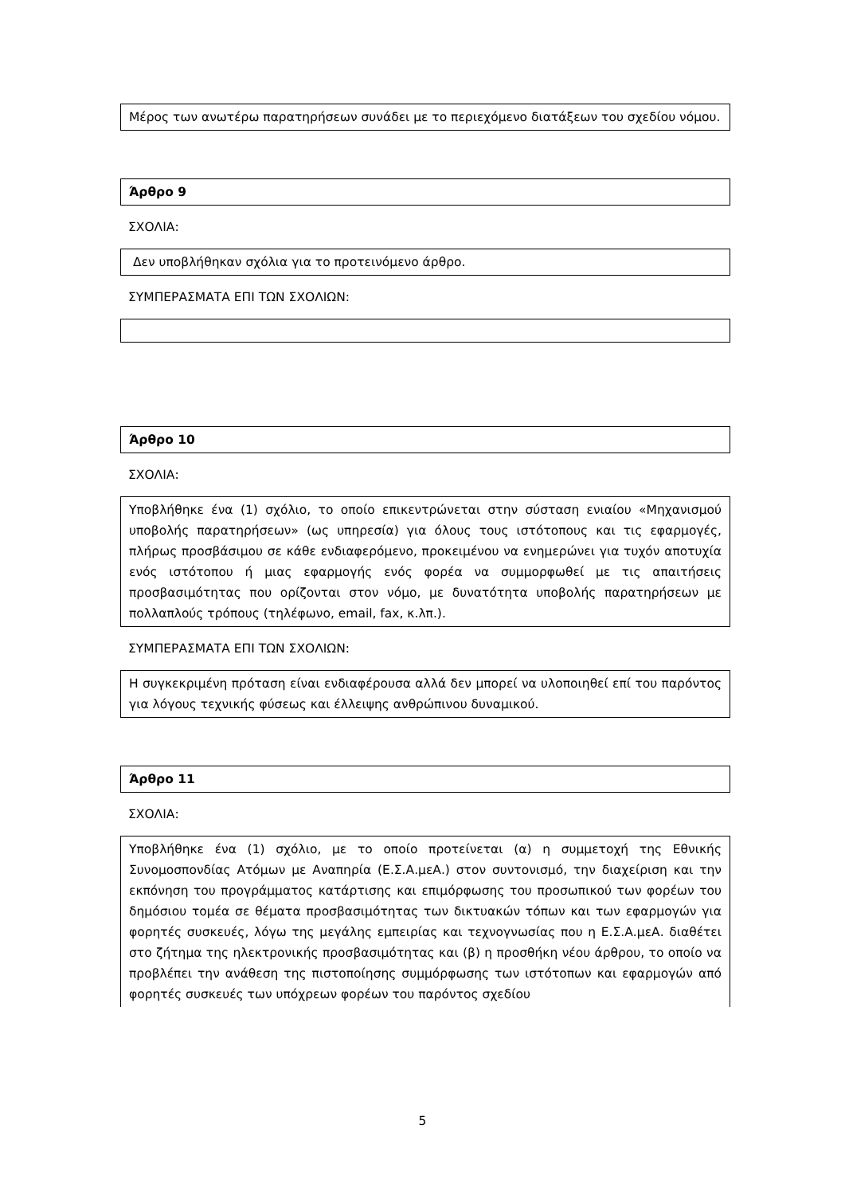Μέρος των ανωτέρω παρατηρήσεων συνάδει με το περιεχόμενο διατάξεων του σχεδίου νόμου.
Άρθρο 9
ΣΧΟΛΙΑ:
Δεν υποβλήθηκαν σχόλια για το προτεινόμενο άρθρο.
ΣΥΜΠΕΡΑΣΜΑΤΑ ΕΠΙ ΤΩΝ ΣΧΟΛΙΩΝ:
Άρθρο 10
ΣΧΟΛΙΑ:
Υποβλήθηκε ένα (1) σχόλιο, το οποίο επικεντρώνεται στην σύσταση ενιαίου «Μηχανισμού υποβολής παρατηρήσεων» (ως υπηρεσία) για όλους τους ιστότοπους και τις εφαρμογές, πλήρως προσβάσιμου σε κάθε ενδιαφερόμενο, προκειμένου να ενημερώνει για τυχόν αποτυχία ενός ιστότοπου ή μιας εφαρμογής ενός φορέα να συμμορφωθεί με τις απαιτήσεις προσβασιμότητας που ορίζονται στον νόμο, με δυνατότητα υποβολής παρατηρήσεων με πολλαπλούς τρόπους (τηλέφωνο, email, fax, κ.λπ.).
ΣΥΜΠΕΡΑΣΜΑΤΑ ΕΠΙ ΤΩΝ ΣΧΟΛΙΩΝ:
Η συγκεκριμένη πρόταση είναι ενδιαφέρουσα αλλά δεν μπορεί να υλοποιηθεί επί του παρόντος για λόγους τεχνικής φύσεως και έλλειψης ανθρώπινου δυναμικού.
Άρθρο 11
ΣΧΟΛΙΑ:
Υποβλήθηκε ένα (1) σχόλιο, με το οποίο προτείνεται (α) η συμμετοχή της Εθνικής Συνομοσπονδίας Ατόμων με Αναπηρία (Ε.Σ.Α.μεΑ.) στον συντονισμό, την διαχείριση και την εκπόνηση του προγράμματος κατάρτισης και επιμόρφωσης του προσωπικού των φορέων του δημόσιου τομέα σε θέματα προσβασιμότητας των δικτυακών τόπων και των εφαρμογών για φορητές συσκευές, λόγω της μεγάλης εμπειρίας και τεχνογνωσίας που η Ε.Σ.Α.μεΑ. διαθέτει στο ζήτημα της ηλεκτρονικής προσβασιμότητας και (β) η προσθήκη νέου άρθρου, το οποίο να προβλέπει την ανάθεση της πιστοποίησης συμμόρφωσης των ιστότοπων και εφαρμογών από φορητές συσκευές των υπόχρεων φορέων του παρόντος σχεδίου
5